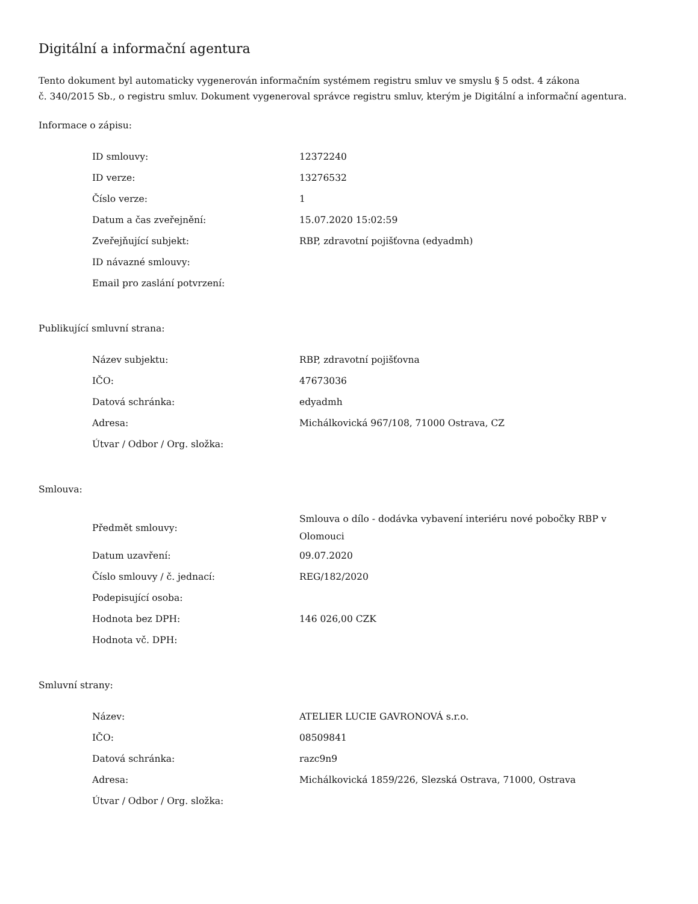Digitální a informační agentura
Tento dokument byl automaticky vygenerován informačním systémem registru smluv ve smyslu § 5 odst. 4 zákona
č. 340/2015 Sb., o registru smluv. Dokument vygeneroval správce registru smluv, kterým je Digitální a informační agentura.
Informace o zápisu:
| ID smlouvy: | 12372240 |
| ID verze: | 13276532 |
| Číslo verze: | 1 |
| Datum a čas zveřejnění: | 15.07.2020 15:02:59 |
| Zveřejňující subjekt: | RBP, zdravotní pojišťovna (edyadmh) |
| ID návazné smlouvy: | |
| Email pro zaslání potvrzení: | |
Publikující smluvní strana:
| Název subjektu: | RBP, zdravotní pojišťovna |
| IČO: | 47673036 |
| Datová schránka: | edyadmh |
| Adresa: | Michálkovická 967/108, 71000 Ostrava, CZ |
| Útvar / Odbor / Org. složka: | |
Smlouva:
| Předmět smlouvy: | Smlouva o dílo - dodávka vybavení interiéru nové pobočky RBP v Olomouci |
| Datum uzavření: | 09.07.2020 |
| Číslo smlouvy / č. jednací: | REG/182/2020 |
| Podepisující osoba: | |
| Hodnota bez DPH: | 146 026,00 CZK |
| Hodnota vč. DPH: | |
Smluvní strany:
| Název: | ATELIER LUCIE GAVRONOVÁ s.r.o. |
| IČO: | 08509841 |
| Datová schránka: | razc9n9 |
| Adresa: | Michálkovická 1859/226, Slezská Ostrava, 71000, Ostrava |
| Útvar / Odbor / Org. složka: | |